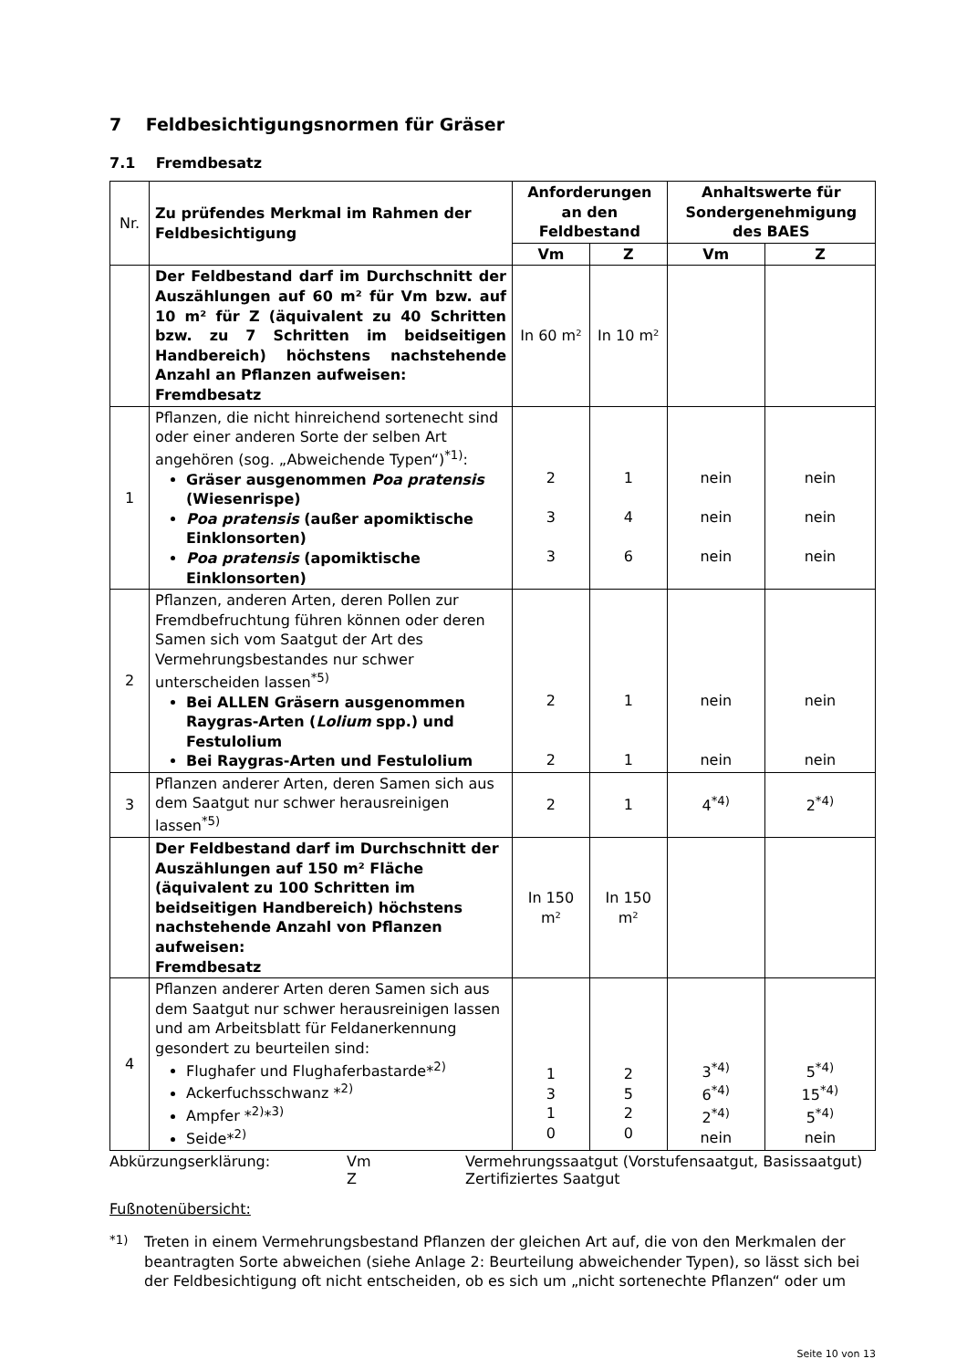7 Feldbesichtigungsnormen für Gräser
7.1 Fremdbesatz
| Nr. | Zu prüfendes Merkmal im Rahmen der Feldbesichtigung | Anforderungen an den Feldbestand | | Anhaltswerte für Sondergenehmigung des BAES | |
| | | Vm | Z | Vm | Z |
| | Der Feldbestand darf im Durchschnitt der Auszählungen auf 60 m² für Vm bzw. auf 10 m² für Z (äquivalent zu 40 Schritten bzw. zu 7 Schritten im beidseitigen Handbereich) höchstens nachstehende Anzahl an Pflanzen aufweisen: Fremdbesatz | In 60 m² | In 10 m² | | |
| 1 | Pflanzen, die nicht hinreichend sortenecht sind oder einer anderen Sorte der selben Art angehören (sog. „Abweichende Typen“)<sup>*1)</sup>: Gräser ausgenommen Poa pratensis (Wiesenrispe) Poa pratensis (außer apomiktische Einklonsorten) Poa pratensis (apomiktische Einklonsorten) | 2 3 3 | 1 4 6 | nein nein nein | nein nein nein |
| 2 | Pflanzen, anderen Arten, deren Pollen zur Fremdbefruchtung führen können oder deren Samen sich vom Saatgut der Art des Vermehrungsbestandes nur schwer unterscheiden lassen<sup>*5)</sup> Bei ALLEN Gräsern ausgenommen Raygras-Arten ( Lolium spp.) und Festulolium Bei Raygras-Arten und Festulolium | 2 2 | 1 1 | nein nein | nein nein |
| 3 | Pflanzen anderer Arten, deren Samen sich aus dem Saatgut nur schwer herausreinigen lassen<sup>*5)</sup> | 2 | 1 | 4<sup>*4)</sup> | 2<sup>*4)</sup> |
| | Der Feldbestand darf im Durchschnitt der Auszählungen auf 150 m² Fläche (äquivalent zu 100 Schritten im beidseitigen Handbereich) höchstens nachstehende Anzahl von Pflanzen aufweisen: Fremdbesatz | In 150 m² | In 150 m² | | |
| 4 | Pflanzen anderer Arten deren Samen sich aus dem Saatgut nur schwer herausreinigen lassen und am Arbeitsblatt für Feldanerkennung gesondert zu beurteilen sind: Flughafer und Flughaferbastarde*<sup>2)</sup> Ackerfuchsschwanz *<sup>2)</sup> Ampfer *<sup>2)</sup>*<sup>3)</sup> Seide*<sup>2)</sup> | 1 3 1 0 | 2 5 2 0 | 3<sup>*4)</sup> 6<sup>*4)</sup> 2<sup>*4)</sup> nein | 5<sup>*4)</sup> 15<sup>*4)</sup> 5<sup>*4)</sup> nein |
Abkürzungserklärung:
Vm
Vermehrungssaatgut (Vorstufensaatgut, Basissaatgut)
Z
Zertifiziertes Saatgut
Fußnotenübersicht:
<sup>*1)</sup> Treten in einem Vermehrungsbestand Pflanzen der gleichen Art auf, die von den Merkmalen der beantragten Sorte abweichen (siehe Anlage 2: Beurteilung abweichender Typen), so lässt sich bei der Feldbesichtigung oft nicht entscheiden, ob es sich um „nicht sortenechte Pflanzen“ oder um
Seite 10 von 13